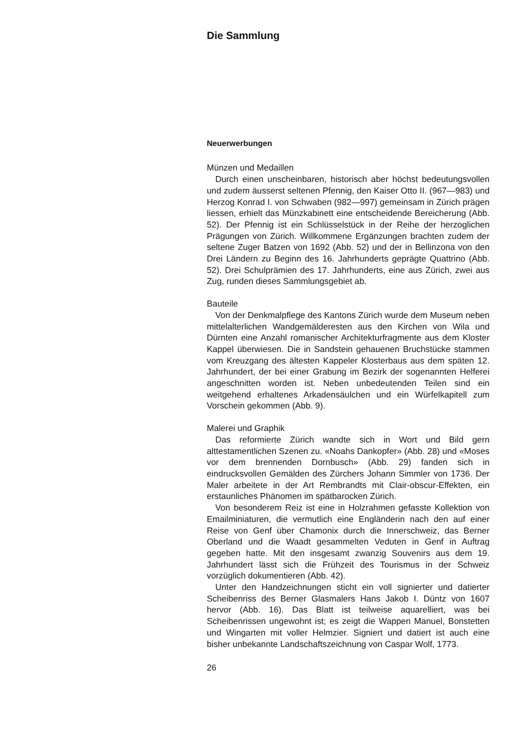Die Sammlung
Neuerwerbungen
Münzen und Medaillen
Durch einen unscheinbaren, historisch aber höchst bedeutungsvollen und zudem äusserst seltenen Pfennig, den Kaiser Otto II. (967—983) und Herzog Konrad I. von Schwaben (982—997) gemeinsam in Zürich prägen liessen, erhielt das Münzkabinett eine entscheidende Bereicherung (Abb. 52). Der Pfennig ist ein Schlüsselstück in der Reihe der herzoglichen Prägungen von Zürich. Willkommene Ergänzungen brachten zudem der seltene Zuger Batzen von 1692 (Abb. 52) und der in Bellinzona von den Drei Ländern zu Beginn des 16. Jahrhunderts geprägte Quattrino (Abb. 52). Drei Schulprämien des 17. Jahrhunderts, eine aus Zürich, zwei aus Zug, runden dieses Sammlungsgebiet ab.
Bauteile
Von der Denkmalpflege des Kantons Zürich wurde dem Museum neben mittelalterlichen Wandgemälderesten aus den Kirchen von Wila und Dürnten eine Anzahl romanischer Architekturfragmente aus dem Kloster Kappel überwiesen. Die in Sandstein gehauenen Bruchstücke stammen vom Kreuzgang des ältesten Kappeler Klosterbaus aus dem späten 12. Jahrhundert, der bei einer Grabung im Bezirk der sogenannten Helferei angeschnitten worden ist. Neben unbedeutenden Teilen sind ein weitgehend erhaltenes Arkadensäulchen und ein Würfelkapitell zum Vorschein gekommen (Abb. 9).
Malerei und Graphik
Das reformierte Zürich wandte sich in Wort und Bild gern alttestamentlichen Szenen zu. «Noahs Dankopfer» (Abb. 28) und «Moses vor dem brennenden Dornbusch» (Abb. 29) fanden sich in eindrucksvollen Gemälden des Zürchers Johann Simmler von 1736. Der Maler arbeitete in der Art Rembrandts mit Clair-obscur-Effekten, ein erstaunliches Phänomen im spätbarocken Zürich.
Von besonderem Reiz ist eine in Holzrahmen gefasste Kollektion von Emailminiaturen, die vermutlich eine Engländerin nach den auf einer Reise von Genf über Chamonix durch die Innerschweiz, das Berner Oberland und die Waadt gesammelten Veduten in Genf in Auftrag gegeben hatte. Mit den insgesamt zwanzig Souvenirs aus dem 19. Jahrhundert lässt sich die Frühzeit des Tourismus in der Schweiz vorzüglich dokumentieren (Abb. 42).
Unter den Handzeichnungen sticht ein voll signierter und datierter Scheibenriss des Berner Glasmalers Hans Jakob I. Düntz von 1607 hervor (Abb. 16). Das Blatt ist teilweise aquarelliert, was bei Scheibenrissen ungewohnt ist; es zeigt die Wappen Manuel, Bonstetten und Wingarten mit voller Helmzier. Signiert und datiert ist auch eine bisher unbekannte Landschaftszeichnung von Caspar Wolf, 1773.
26